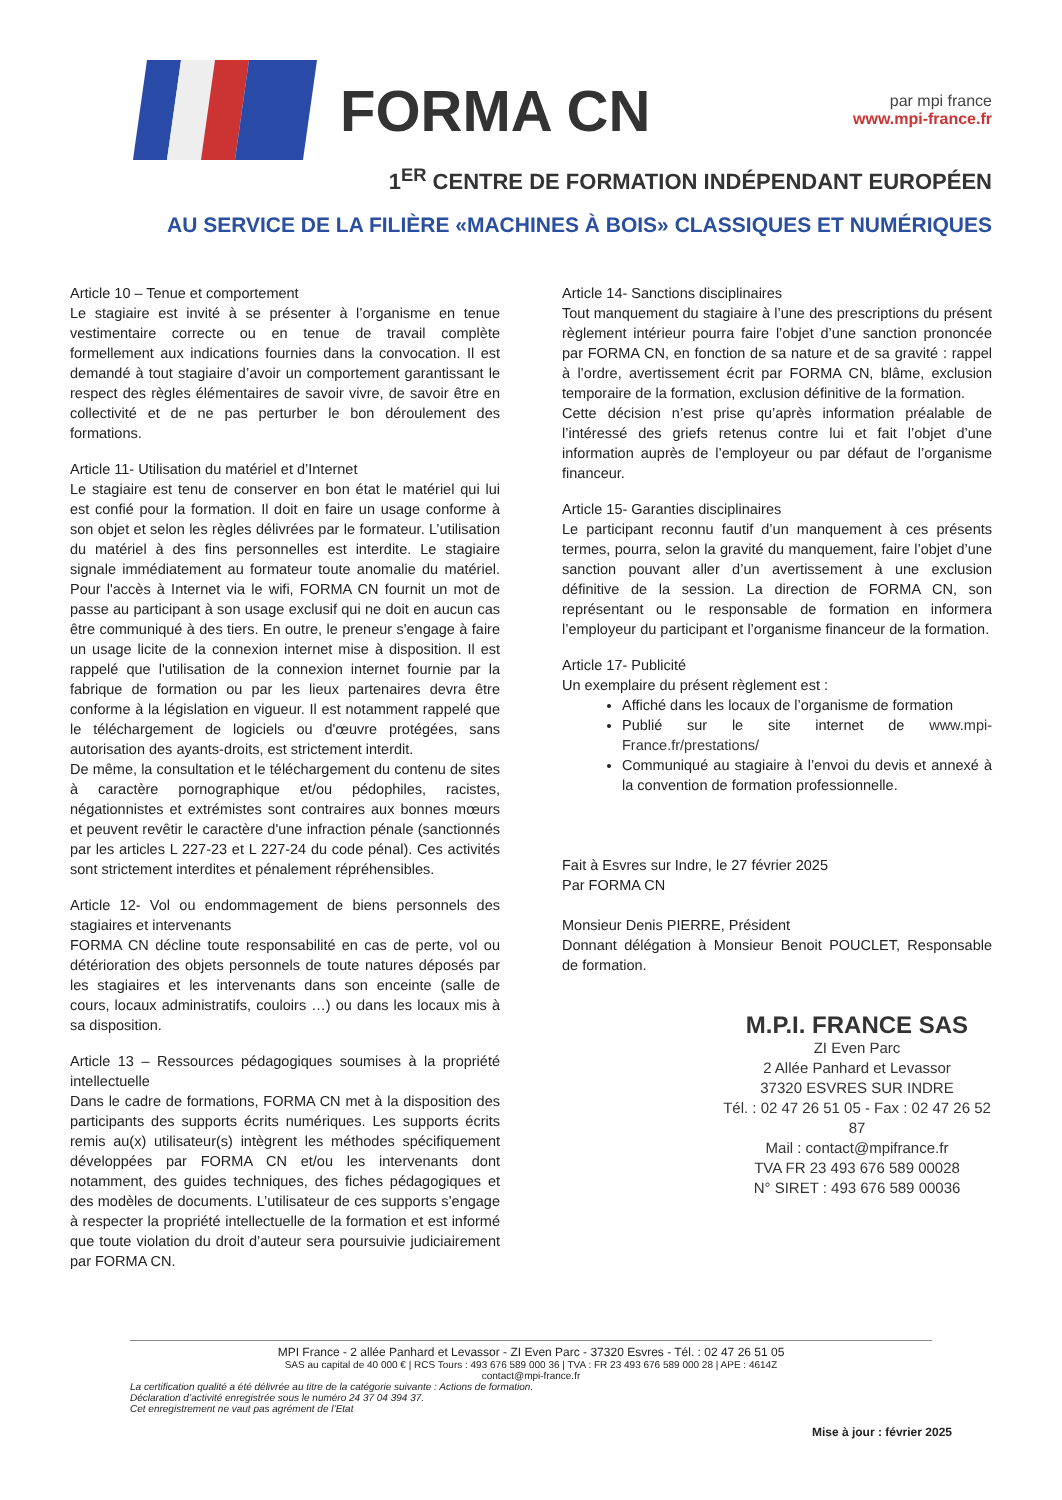FORMA CN
par mpi france
www.mpi-france.fr
1<sup>ER</sup> CENTRE DE FORMATION INDÉPENDANT EUROPÉEN
AU SERVICE DE LA FILIÈRE «MACHINES À BOIS» CLASSIQUES ET NUMÉRIQUES
Article 10 – Tenue et comportement
Le stagiaire est invité à se présenter à l’organisme en tenue vestimentaire correcte ou en tenue de travail complète formellement aux indications fournies dans la convocation. Il est demandé à tout stagiaire d’avoir un comportement garantissant le respect des règles élémentaires de savoir vivre, de savoir être en collectivité et de ne pas perturber le bon déroulement des formations.
Article 11- Utilisation du matériel et d’Internet
Le stagiaire est tenu de conserver en bon état le matériel qui lui est confié pour la formation. Il doit en faire un usage conforme à son objet et selon les règles délivrées par le formateur. L’utilisation du matériel à des fins personnelles est interdite. Le stagiaire signale immédiatement au formateur toute anomalie du matériel. Pour l'accès à Internet via le wifi, FORMA CN fournit un mot de passe au participant à son usage exclusif qui ne doit en aucun cas être communiqué à des tiers. En outre, le preneur s'engage à faire un usage licite de la connexion internet mise à disposition. Il est rappelé que l'utilisation de la connexion internet fournie par la fabrique de formation ou par les lieux partenaires devra être conforme à la législation en vigueur. Il est notamment rappelé que le téléchargement de logiciels ou d'œuvre protégées, sans autorisation des ayants-droits, est strictement interdit.
De même, la consultation et le téléchargement du contenu de sites à caractère pornographique et/ou pédophiles, racistes, négationnistes et extrémistes sont contraires aux bonnes mœurs et peuvent revêtir le caractère d'une infraction pénale (sanctionnés par les articles L 227-23 et L 227-24 du code pénal). Ces activités sont strictement interdites et pénalement répréhensibles.
Article 12- Vol ou endommagement de biens personnels des stagiaires et intervenants
FORMA CN décline toute responsabilité en cas de perte, vol ou détérioration des objets personnels de toute natures déposés par les stagiaires et les intervenants dans son enceinte (salle de cours, locaux administratifs, couloirs …) ou dans les locaux mis à sa disposition.
Article 13 – Ressources pédagogiques soumises à la propriété intellectuelle
Dans le cadre de formations, FORMA CN met à la disposition des participants des supports écrits numériques. Les supports écrits remis au(x) utilisateur(s) intègrent les méthodes spécifiquement développées par FORMA CN et/ou les intervenants dont notamment, des guides techniques, des fiches pédagogiques et des modèles de documents. L’utilisateur de ces supports s’engage à respecter la propriété intellectuelle de la formation et est informé que toute violation du droit d’auteur sera poursuivie judiciairement par FORMA CN.
Article 14- Sanctions disciplinaires
Tout manquement du stagiaire à l’une des prescriptions du présent règlement intérieur pourra faire l’objet d’une sanction prononcée par FORMA CN, en fonction de sa nature et de sa gravité : rappel à l’ordre, avertissement écrit par FORMA CN, blâme, exclusion temporaire de la formation, exclusion définitive de la formation.
Cette décision n’est prise qu’après information préalable de l’intéressé des griefs retenus contre lui et fait l’objet d’une information auprès de l’employeur ou par défaut de l’organisme financeur.
Article 15- Garanties disciplinaires
Le participant reconnu fautif d’un manquement à ces présents termes, pourra, selon la gravité du manquement, faire l’objet d’une sanction pouvant aller d’un avertissement à une exclusion définitive de la session. La direction de FORMA CN, son représentant ou le responsable de formation en informera l’employeur du participant et l’organisme financeur de la formation.
Article 17- Publicité
Un exemplaire du présent règlement est :
Affiché dans les locaux de l’organisme de formation
Publié sur le site internet de www.mpi-France.fr/prestations/
Communiqué au stagiaire à l’envoi du devis et annexé à la convention de formation professionnelle.
Fait à Esvres sur Indre, le 27 février 2025
Par FORMA CN
Monsieur Denis PIERRE, Président
Donnant délégation à Monsieur Benoit POUCLET, Responsable de formation.
M.P.I. FRANCE SAS
ZI Even Parc
2 Allée Panhard et Levassor
37320 ESVRES SUR INDRE
Tél. : 02 47 26 51 05 - Fax : 02 47 26 52 87
Mail : contact@mpifrance.fr
TVA FR 23 493 676 589 00028
N° SIRET : 493 676 589 00036
MPI France - 2 allée Panhard et Levassor - ZI Even Parc - 37320 Esvres - Tél. : 02 47 26 51 05
SAS au capital de 40 000 € | RCS Tours : 493 676 589 000 36 | TVA : FR 23 493 676 589 000 28 | APE : 4614Z
contact@mpi-france.fr
La certification qualité a été délivrée au titre de la catégorie suivante : Actions de formation.
Déclaration d’activité enregistrée sous le numéro 24 37 04 394 37.
Cet enregistrement ne vaut pas agrément de l’Etat
Mise à jour : février 2025